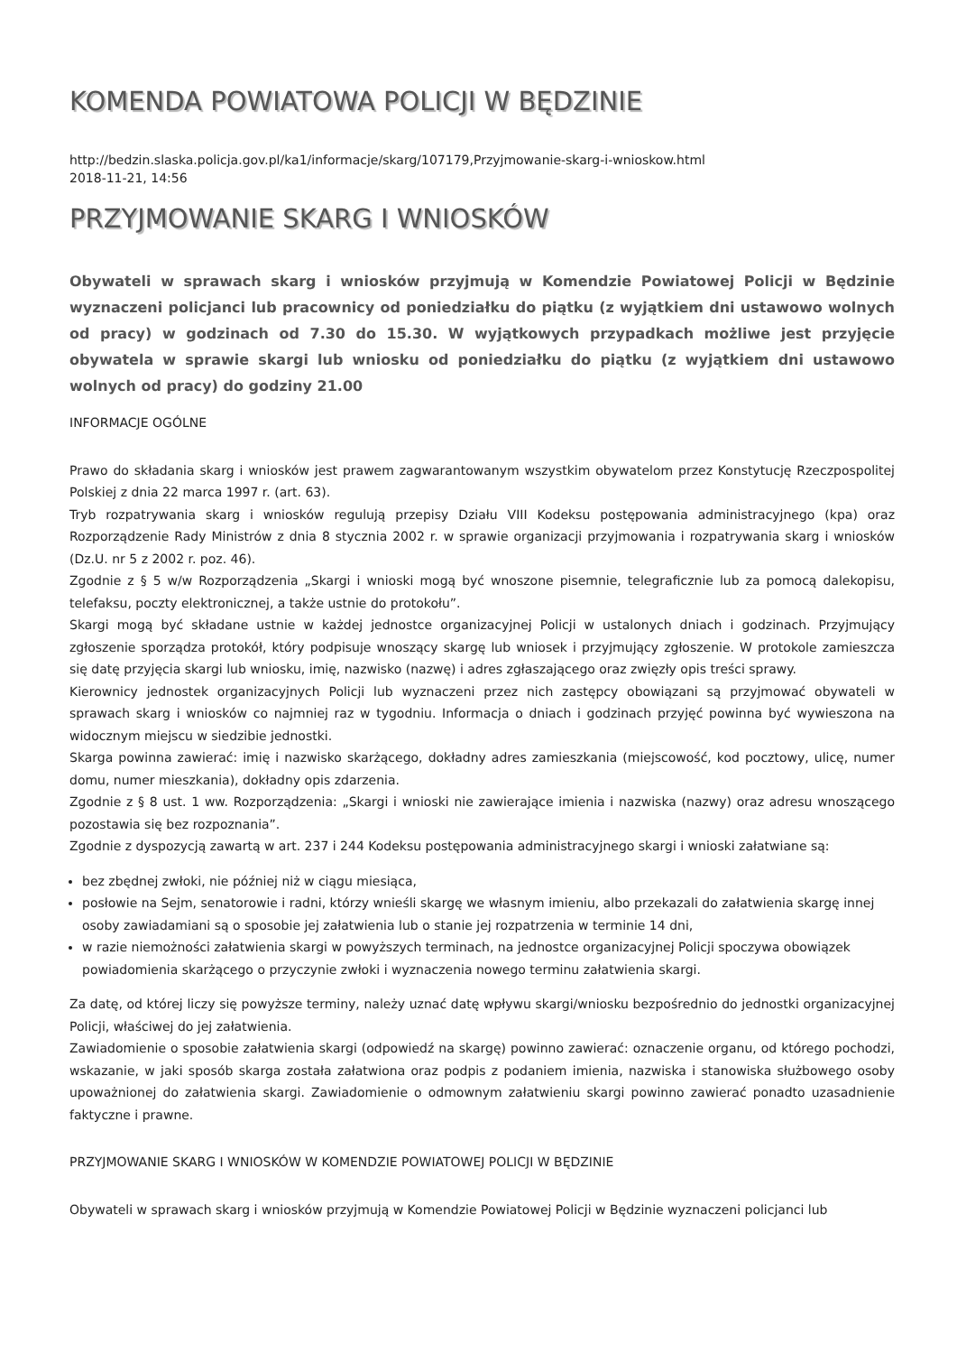KOMENDA POWIATOWA POLICJI W BĘDZINIE
http://bedzin.slaska.policja.gov.pl/ka1/informacje/skarg/107179,Przyjmowanie-skarg-i-wnioskow.html
2018-11-21, 14:56
PRZYJMOWANIE SKARG I WNIOSKÓW
Obywateli w sprawach skarg i wniosków przyjmują w Komendzie Powiatowej Policji w Będzinie wyznaczeni policjanci lub pracownicy od poniedziałku do piątku (z wyjątkiem dni ustawowo wolnych od pracy) w godzinach od 7.30 do 15.30. W wyjątkowych przypadkach możliwe jest przyjęcie obywatela w sprawie skargi lub wniosku od poniedziałku do piątku (z wyjątkiem dni ustawowo wolnych od pracy) do godziny 21.00
INFORMACJE OGÓLNE
Prawo do składania skarg i wniosków jest prawem zagwarantowanym wszystkim obywatelom przez Konstytucję Rzeczpospolitej Polskiej z dnia 22 marca 1997 r. (art. 63).
Tryb rozpatrywania skarg i wniosków regulują przepisy Działu VIII Kodeksu postępowania administracyjnego (kpa) oraz Rozporządzenie Rady Ministrów z dnia 8 stycznia 2002 r. w sprawie organizacji przyjmowania i rozpatrywania skarg i wniosków (Dz.U. nr 5 z 2002 r. poz. 46).
Zgodnie z § 5 w/w Rozporządzenia „Skargi i wnioski mogą być wnoszone pisemnie, telegraficznie lub za pomocą dalekopisu, telefaksu, poczty elektronicznej, a także ustnie do protokołu”.
Skargi mogą być składane ustnie w każdej jednostce organizacyjnej Policji w ustalonych dniach i godzinach. Przyjmujący zgłoszenie sporządza protokół, który podpisuje wnoszący skargę lub wniosek i przyjmujący zgłoszenie. W protokole zamieszcza się datę przyjęcia skargi lub wniosku, imię, nazwisko (nazwę) i adres zgłaszającego oraz zwięzły opis treści sprawy.
Kierownicy jednostek organizacyjnych Policji lub wyznaczeni przez nich zastępcy obowiązani są przyjmować obywateli w sprawach skarg i wniosków co najmniej raz w tygodniu. Informacja o dniach i godzinach przyjęć powinna być wywieszona na widocznym miejscu w siedzibie jednostki.
Skarga powinna zawierać: imię i nazwisko skarżącego, dokładny adres zamieszkania (miejscowość, kod pocztowy, ulicę, numer domu, numer mieszkania), dokładny opis zdarzenia.
Zgodnie z § 8 ust. 1 ww. Rozporządzenia: „Skargi i wnioski nie zawierające imienia i nazwiska (nazwy) oraz adresu wnoszącego pozostawia się bez rozpoznania”.
Zgodnie z dyspozycją zawartą w art. 237 i 244 Kodeksu postępowania administracyjnego skargi i wnioski załatwiane są:
bez zbędnej zwłoki, nie później niż w ciągu miesiąca,
posłowie na Sejm, senatorowie i radni, którzy wnieśli skargę we własnym imieniu, albo przekazali do załatwienia skargę innej osoby zawiadamiani są o sposobie jej załatwienia lub o stanie jej rozpatrzenia w terminie 14 dni,
w razie niemożności załatwienia skargi w powyższych terminach, na jednostce organizacyjnej Policji spoczywa obowiązek powiadomienia skarżącego o przyczynie zwłoki i wyznaczenia nowego terminu załatwienia skargi.
Za datę, od której liczy się powyższe terminy, należy uznać datę wpływu skargi/wniosku bezpośrednio do jednostki organizacyjnej Policji, właściwej do jej załatwienia.
Zawiadomienie o sposobie załatwienia skargi (odpowiedź na skargę) powinno zawierać: oznaczenie organu, od którego pochodzi, wskazanie, w jaki sposób skarga została załatwiona oraz podpis z podaniem imienia, nazwiska i stanowiska służbowego osoby upoważnionej do załatwienia skargi. Zawiadomienie o odmownym załatwieniu skargi powinno zawierać ponadto uzasadnienie faktyczne i prawne.
PRZYJMOWANIE SKARG I WNIOSKÓW W KOMENDZIE POWIATOWEJ POLICJI W BĘDZINIE
Obywateli w sprawach skarg i wniosków przyjmują w Komendzie Powiatowej Policji w Będzinie wyznaczeni policjanci lub